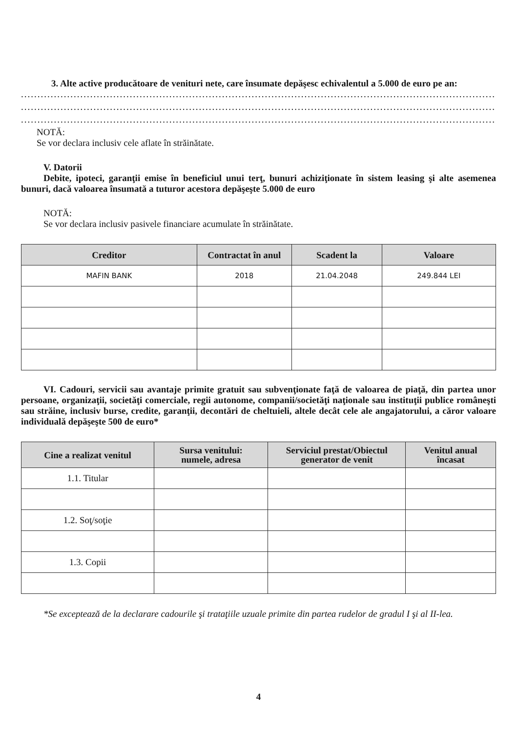3. Alte active producătoare de venituri nete, care însumate depăşesc echivalentul a 5.000 de euro pe an:
..................................................................................................................................................................
..................................................................................................................................................................
..................................................................................................................................................................
NOTĂ:
Se vor declara inclusiv cele aflate în străinătate.
V. Datorii
Debite, ipoteci, garanţii emise în beneficiul unui terţ, bunuri achiziţionate în sistem leasing şi alte asemenea bunuri, dacă valoarea însumată a tuturor acestora depăşeşte 5.000 de euro
NOTĂ:
Se vor declara inclusiv pasivele financiare acumulate în străinătate.
| Creditor | Contractat în anul | Scadent la | Valoare |
| --- | --- | --- | --- |
| MAFIN BANK | 2018 | 21.04.2048 | 249.844 LEI |
VI. Cadouri, servicii sau avantaje primite gratuit sau subvenţionate faţă de valoarea de piaţă, din partea unor persoane, organizaţii, societăţi comerciale, regii autonome, companii/societăţi naţionale sau instituţii publice româneşti sau străine, inclusiv burse, credite, garanţii, decontări de cheltuieli, altele decât cele ale angajatorului, a căror valoare individuală depăşeşte 500 de euro*
| Cine a realizat venitul | Sursa venitului: numele, adresa | Serviciul prestat/Obiectul generator de venit | Venitul anual încasat |
| --- | --- | --- | --- |
| 1.1. Titular | | | |
| 1.2. Soţ/soţie | | | |
| 1.3. Copii | | | |
*Se exceptează de la declarare cadourile şi trataţiile uzuale primite din partea rudelor de gradul I şi al II-lea.
4